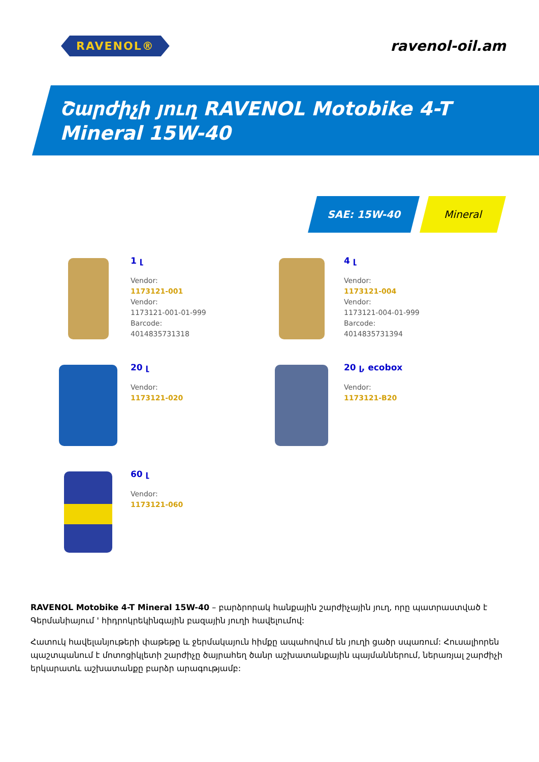RAVENOL®
ravenol-oil.am
Շարժիչի յուղ RAVENOL Motobike 4-T Mineral 15W-40
SAE: 15W-40 Mineral
1 լ
Vendor:
1173121-001
Vendor:
1173121-001-01-999
Barcode:
4014835731318
4 լ
Vendor:
1173121-004
Vendor:
1173121-004-01-999
Barcode:
4014835731394
20 լ
Vendor:
1173121-020
20 լ, ecobox
Vendor:
1173121-B20
60 լ
Vendor:
1173121-060
RAVENOL Motobike 4-T Mineral 15W-40 – բարձրորակ հանքային շարժիչային յուղ, որը պատրաստված է Գերմանիայում ' հիդրոկրեկինգային բազային յուղի հավելումով:
Հատուկ հավելանյութերի փաթեթը և ջերմակայուն հիմքը ապահովում են յուղի ցածր սպառում: Հուսալիորեն պաշտպանում է մոտոցիկլետի շարժիչը ծայրահեղ ծանր աշխատանքային պայմաններում, ներառյալ շարժիչի երկարատև աշխատանքը բարձր արագությամբ: